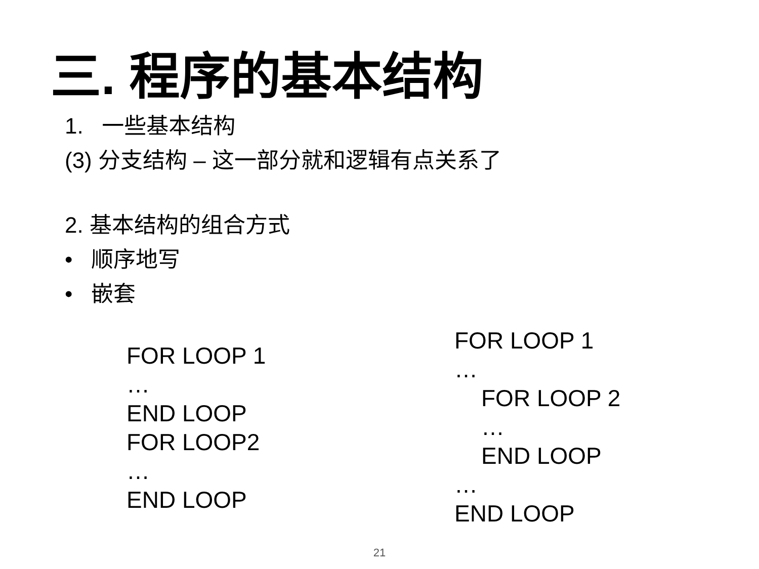三. 程序的基本结构
1. 一些基本结构
(3) 分支结构 – 这一部分就和逻辑有点关系了
2. 基本结构的组合方式
• 顺序地写
• 嵌套
FOR LOOP 1
…
END LOOP
FOR LOOP2
…
END LOOP
FOR LOOP 1
…
FOR LOOP 2
…
END LOOP
…
END LOOP
21